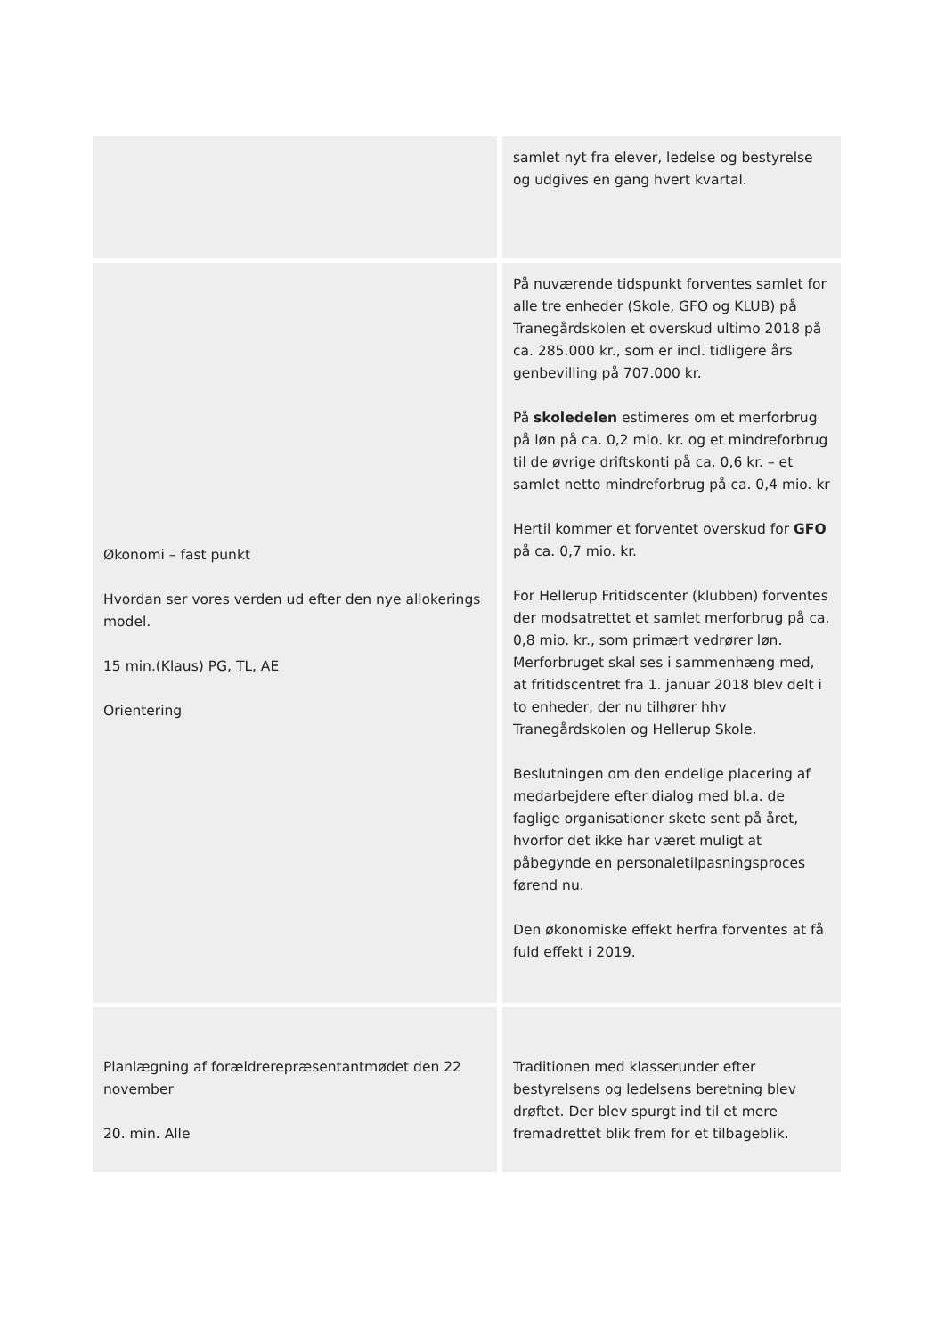| | samlet nyt fra elever, ledelse og bestyrelse og udgives en gang hvert kvartal. |
| Økonomi – fast punkt Hvordan ser vores verden ud efter den nye allokerings model. 15 min.(Klaus) PG, TL, AE Orientering | På nuværende tidspunkt forventes samlet for alle tre enheder (Skole, GFO og KLUB) på Tranegårdskolen et overskud ultimo 2018 på ca. 285.000 kr., som er incl. tidligere års genbevilling på 707.000 kr. På skoledelen estimeres om et merforbrug på løn på ca. 0,2 mio. kr. og et mindreforbrug til de øvrige driftskonti på ca. 0,6 kr. – et samlet netto mindreforbrug på ca. 0,4 mio. kr Hertil kommer et forventet overskud for GFO på ca. 0,7 mio. kr. For Hellerup Fritidscenter (klubben) forventes der modsatrettet et samlet merforbrug på ca. 0,8 mio. kr., som primært vedrører løn. Merforbruget skal ses i sammenhæng med, at fritidscentret fra 1. januar 2018 blev delt i to enheder, der nu tilhører hhv Tranegårdskolen og Hellerup Skole. Beslutningen om den endelige placering af medarbejdere efter dialog med bl.a. de faglige organisationer skete sent på året, hvorfor det ikke har været muligt at påbegynde en personaletilpasningsproces førend nu. Den økonomiske effekt herfra forventes at få fuld effekt i 2019. |
| Planlægning af forældrerepræsentantmødet den 22 november 20. min. Alle | Traditionen med klasserunder efter bestyrelsens og ledelsens beretning blev drøftet. Der blev spurgt ind til et mere fremadrettet blik frem for et tilbageblik. |